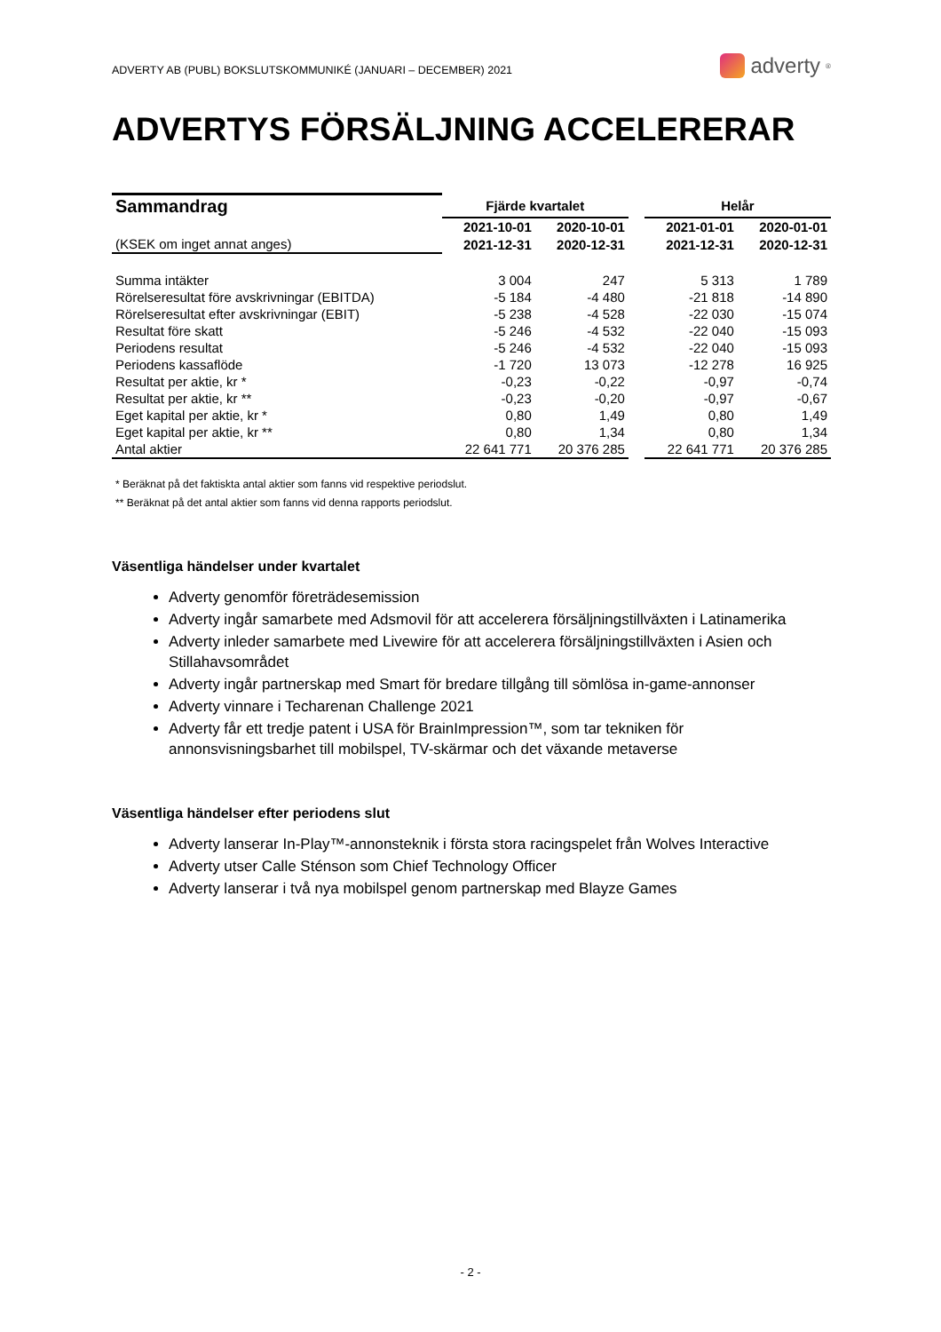ADVERTY AB (PUBL) BOKSLUTSKOMMUNIKÉ (JANUARI – DECEMBER) 2021
adverty<sup>®</sup>
ADVERTYS FÖRSÄLJNING ACCELERERAR
| Sammandrag | Fjärde kvartalet | | | Helår | |
| | 2021-10-01 | 2020-10-01 | | 2021-01-01 | 2020-01-01 |
| (KSEK om inget annat anges) | 2021-12-31 | 2020-12-31 | | 2021-12-31 | 2020-12-31 |
| Summa intäkter | 3 004 | 247 | | 5 313 | 1 789 |
| Rörelseresultat före avskrivningar (EBITDA) | -5 184 | -4 480 | | -21 818 | -14 890 |
| Rörelseresultat efter avskrivningar (EBIT) | -5 238 | -4 528 | | -22 030 | -15 074 |
| Resultat före skatt | -5 246 | -4 532 | | -22 040 | -15 093 |
| Periodens resultat | -5 246 | -4 532 | | -22 040 | -15 093 |
| Periodens kassaflöde | -1 720 | 13 073 | | -12 278 | 16 925 |
| Resultat per aktie, kr * | -0,23 | -0,22 | | -0,97 | -0,74 |
| Resultat per aktie, kr ** | -0,23 | -0,20 | | -0,97 | -0,67 |
| Eget kapital per aktie, kr * | 0,80 | 1,49 | | 0,80 | 1,49 |
| Eget kapital per aktie, kr ** | 0,80 | 1,34 | | 0,80 | 1,34 |
| Antal aktier | 22 641 771 | 20 376 285 | | 22 641 771 | 20 376 285 |
* Beräknat på det faktiskta antal aktier som fanns vid respektive periodslut.
** Beräknat på det antal aktier som fanns vid denna rapports periodslut.
Väsentliga händelser under kvartalet
Adverty genomför företrädesemission
Adverty ingår samarbete med Adsmovil för att accelerera försäljningstillväxten i Latinamerika
Adverty inleder samarbete med Livewire för att accelerera försäljningstillväxten i Asien och Stillahavsområdet
Adverty ingår partnerskap med Smart för bredare tillgång till sömlösa in-game-annonser
Adverty vinnare i Techarenan Challenge 2021
Adverty får ett tredje patent i USA för BrainImpression™, som tar tekniken för annonsvisningsbarhet till mobilspel, TV-skärmar och det växande metaverse
Väsentliga händelser efter periodens slut
Adverty lanserar In-Play™-annonsteknik i första stora racingspelet från Wolves Interactive
Adverty utser Calle Sténson som Chief Technology Officer
Adverty lanserar i två nya mobilspel genom partnerskap med Blayze Games
- 2 -